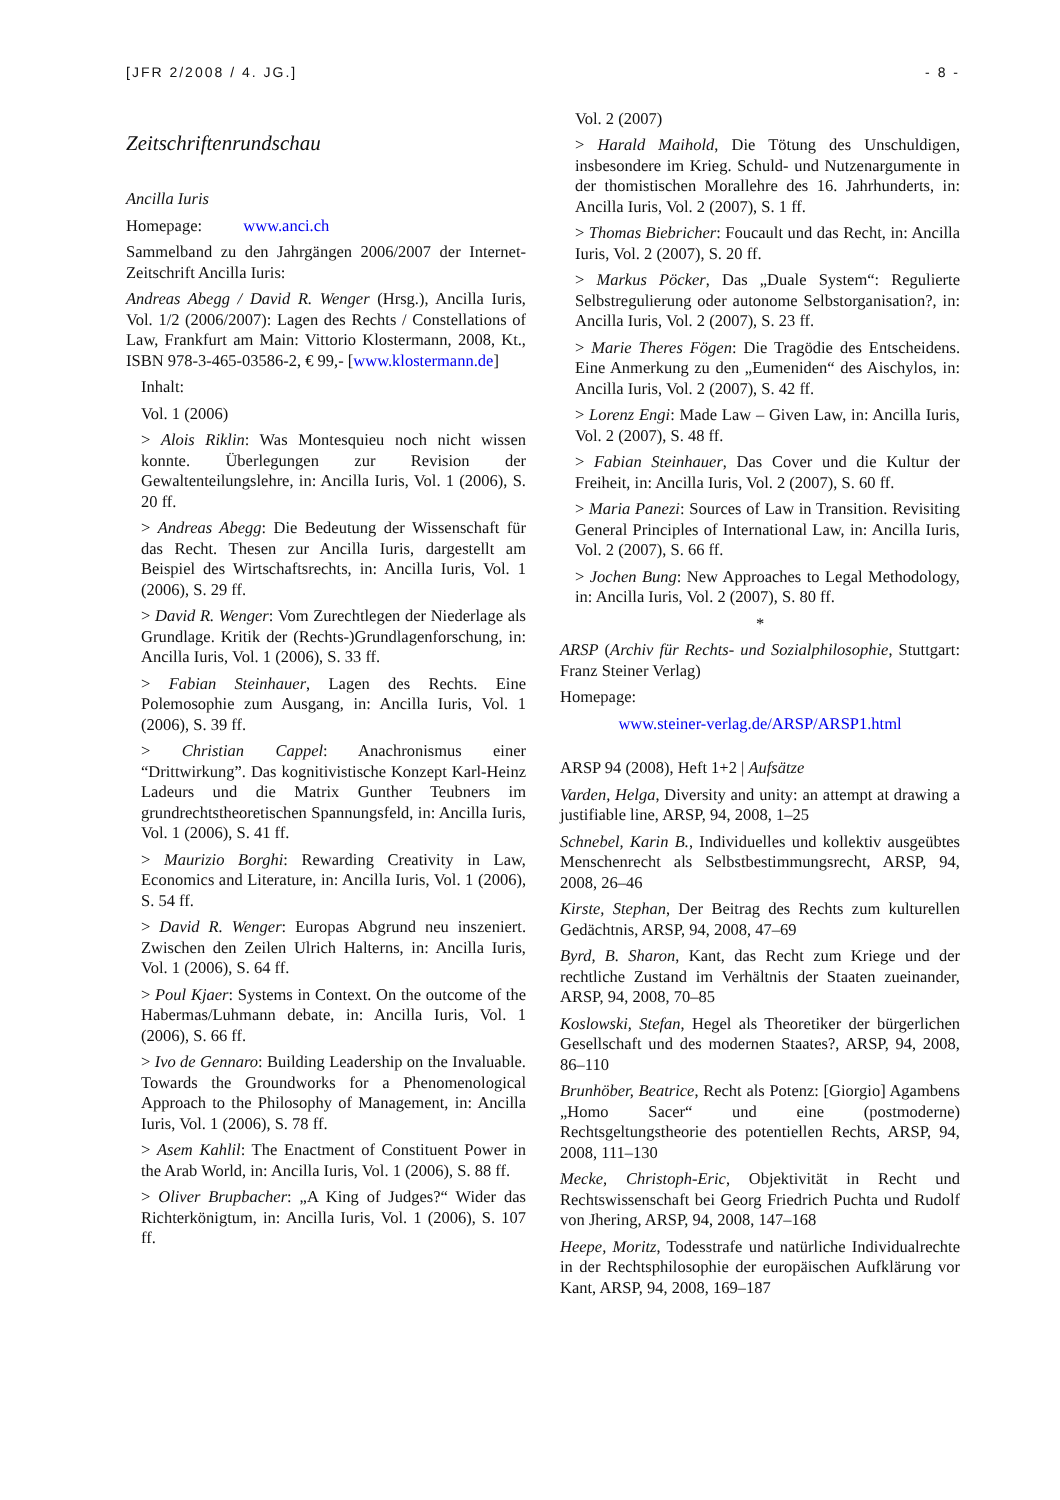[JFR 2/2008 / 4. JG.] - 8 -
Zeitschriftenrundschau
Ancilla Iuris
Homepage: www.anci.ch
Sammelband zu den Jahrgängen 2006/2007 der Internet-Zeitschrift Ancilla Iuris:
Andreas Abegg / David R. Wenger (Hrsg.), Ancilla Iuris, Vol. 1/2 (2006/2007): Lagen des Rechts / Constellations of Law, Frankfurt am Main: Vittorio Klostermann, 2008, Kt., ISBN 978-3-465-03586-2, € 99,- [www.klostermann.de]
Inhalt:
Vol. 1 (2006)
> Alois Riklin: Was Montesquieu noch nicht wissen konnte. Überlegungen zur Revision der Gewaltenteilungslehre, in: Ancilla Iuris, Vol. 1 (2006), S. 20 ff.
> Andreas Abegg: Die Bedeutung der Wissenschaft für das Recht. Thesen zur Ancilla Iuris, dargestellt am Beispiel des Wirtschaftsrechts, in: Ancilla Iuris, Vol. 1 (2006), S. 29 ff.
> David R. Wenger: Vom Zurechtlegen der Niederlage als Grundlage. Kritik der (Rechts-)Grundlagenforschung, in: Ancilla Iuris, Vol. 1 (2006), S. 33 ff.
> Fabian Steinhauer, Lagen des Rechts. Eine Polemosophie zum Ausgang, in: Ancilla Iuris, Vol. 1 (2006), S. 39 ff.
> Christian Cappel: Anachronismus einer “Drittwirkung”. Das kognitivistische Konzept Karl-Heinz Ladeurs und die Matrix Gunther Teubners im grundrechtstheoretischen Spannungsfeld, in: Ancilla Iuris, Vol. 1 (2006), S. 41 ff.
> Maurizio Borghi: Rewarding Creativity in Law, Economics and Literature, in: Ancilla Iuris, Vol. 1 (2006), S. 54 ff.
> David R. Wenger: Europas Abgrund neu inszeniert. Zwischen den Zeilen Ulrich Halterns, in: Ancilla Iuris, Vol. 1 (2006), S. 64 ff.
> Poul Kjaer: Systems in Context. On the outcome of the Habermas/Luhmann debate, in: Ancilla Iuris, Vol. 1 (2006), S. 66 ff.
> Ivo de Gennaro: Building Leadership on the Invaluable. Towards the Groundworks for a Phenomenological Approach to the Philosophy of Management, in: Ancilla Iuris, Vol. 1 (2006), S. 78 ff.
> Asem Kahlil: The Enactment of Constituent Power in the Arab World, in: Ancilla Iuris, Vol. 1 (2006), S. 88 ff.
> Oliver Brupbacher: „A King of Judges?“ Wider das Richterkönigtum, in: Ancilla Iuris, Vol. 1 (2006), S. 107 ff.
Vol. 2 (2007)
> Harald Maihold, Die Tötung des Unschuldigen, insbesondere im Krieg. Schuld- und Nutzenargumente in der thomistischen Morallehre des 16. Jahrhunderts, in: Ancilla Iuris, Vol. 2 (2007), S. 1 ff.
> Thomas Biebricher: Foucault und das Recht, in: Ancilla Iuris, Vol. 2 (2007), S. 20 ff.
> Markus Pöcker, Das „Duale System“: Regulierte Selbstregulierung oder autonome Selbstorganisation?, in: Ancilla Iuris, Vol. 2 (2007), S. 23 ff.
> Marie Theres Fögen: Die Tragödie des Entscheidens. Eine Anmerkung zu den „Eumeniden“ des Aischylos, in: Ancilla Iuris, Vol. 2 (2007), S. 42 ff.
> Lorenz Engi: Made Law – Given Law, in: Ancilla Iuris, Vol. 2 (2007), S. 48 ff.
> Fabian Steinhauer, Das Cover und die Kultur der Freiheit, in: Ancilla Iuris, Vol. 2 (2007), S. 60 ff.
> Maria Panezi: Sources of Law in Transition. Revisiting General Principles of International Law, in: Ancilla Iuris, Vol. 2 (2007), S. 66 ff.
> Jochen Bung: New Approaches to Legal Methodology, in: Ancilla Iuris, Vol. 2 (2007), S. 80 ff.
*
ARSP (Archiv für Rechts- und Sozialphilosophie, Stuttgart: Franz Steiner Verlag)
Homepage:
www.steiner-verlag.de/ARSP/ARSP1.html
ARSP 94 (2008), Heft 1+2 | Aufsätze
Varden, Helga, Diversity and unity: an attempt at drawing a justifiable line, ARSP, 94, 2008, 1–25
Schnebel, Karin B., Individuelles und kollektiv ausgeübtes Menschenrecht als Selbstbestimmungsrecht, ARSP, 94, 2008, 26–46
Kirste, Stephan, Der Beitrag des Rechts zum kulturellen Gedächtnis, ARSP, 94, 2008, 47–69
Byrd, B. Sharon, Kant, das Recht zum Kriege und der rechtliche Zustand im Verhältnis der Staaten zueinander, ARSP, 94, 2008, 70–85
Koslowski, Stefan, Hegel als Theoretiker der bürgerlichen Gesellschaft und des modernen Staates?, ARSP, 94, 2008, 86–110
Brunhöber, Beatrice, Recht als Potenz: [Giorgio] Agambens „Homo Sacer“ und eine (postmoderne) Rechtsgeltungstheorie des potentiellen Rechts, ARSP, 94, 2008, 111–130
Mecke, Christoph-Eric, Objektivität in Recht und Rechtswissenschaft bei Georg Friedrich Puchta und Rudolf von Jhering, ARSP, 94, 2008, 147–168
Heepe, Moritz, Todesstrafe und natürliche Individualrechte in der Rechtsphilosophie der europäischen Aufklärung vor Kant, ARSP, 94, 2008, 169–187